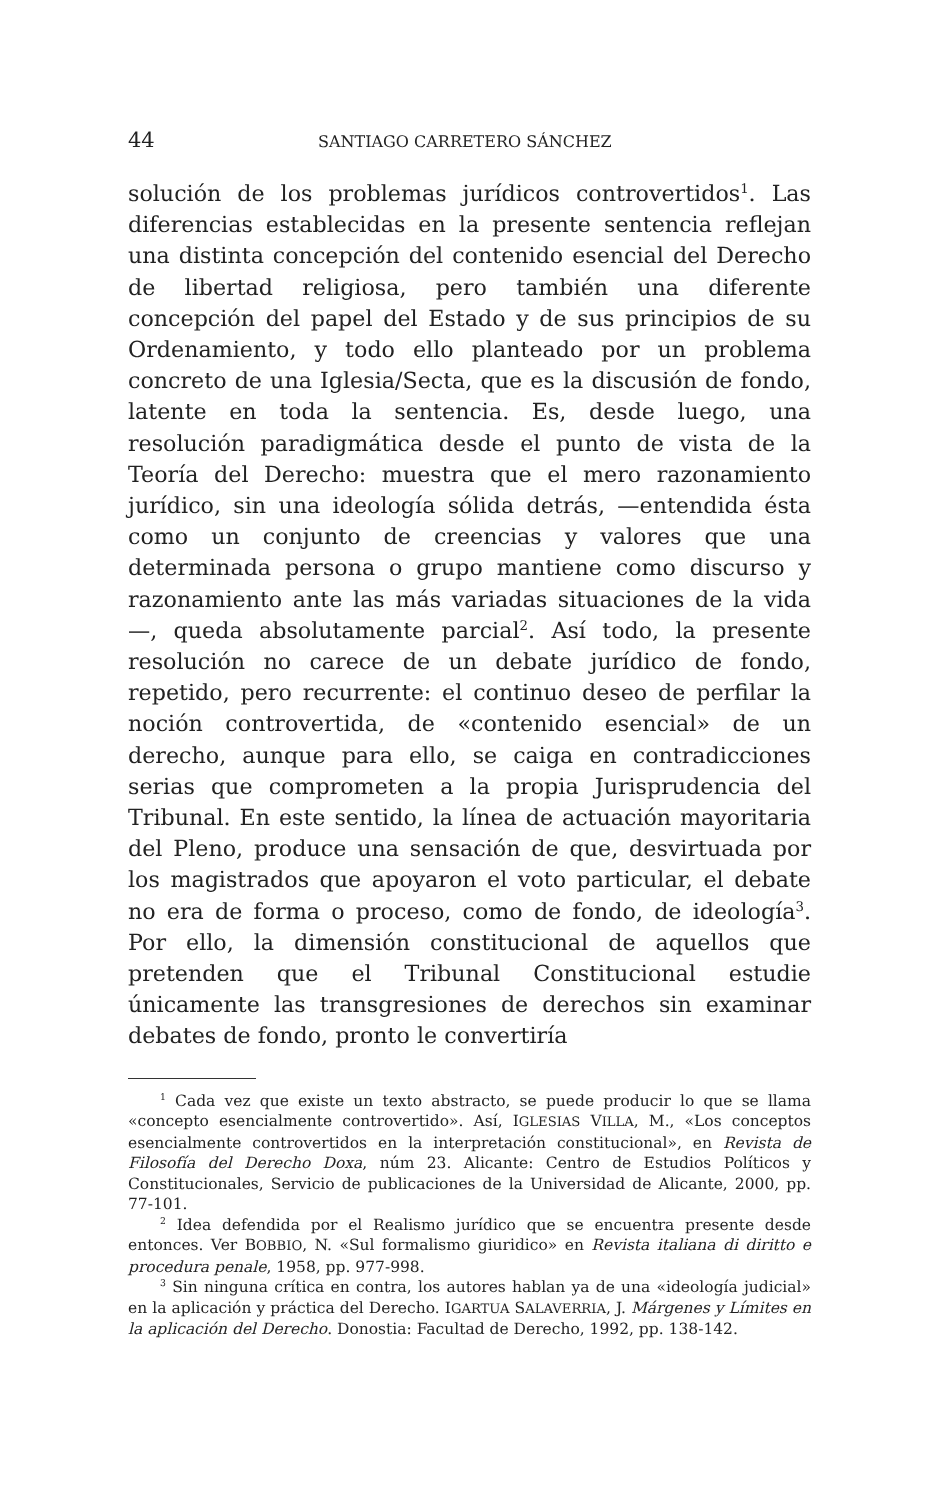44 SANTIAGO CARRETERO SÁNCHEZ
solución de los problemas jurídicos controvertidos<sup>1</sup>. Las diferencias establecidas en la presente sentencia reflejan una distinta concepción del contenido esencial del Derecho de libertad religiosa, pero también una diferente concepción del papel del Estado y de sus principios de su Ordenamiento, y todo ello planteado por un problema concreto de una Iglesia/Secta, que es la discusión de fondo, latente en toda la sentencia. Es, desde luego, una resolución paradigmática desde el punto de vista de la Teoría del Derecho: muestra que el mero razonamiento jurídico, sin una ideología sólida detrás, —entendida ésta como un conjunto de creencias y valores que una determinada persona o grupo mantiene como discurso y razonamiento ante las más variadas situaciones de la vida—, queda absolutamente parcial<sup>2</sup>. Así todo, la presente resolución no carece de un debate jurídico de fondo, repetido, pero recurrente: el continuo deseo de perfilar la noción controvertida, de «contenido esencial» de un derecho, aunque para ello, se caiga en contradicciones serias que comprometen a la propia Jurisprudencia del Tribunal. En este sentido, la línea de actuación mayoritaria del Pleno, produce una sensación de que, desvirtuada por los magistrados que apoyaron el voto particular, el debate no era de forma o proceso, como de fondo, de ideología<sup>3</sup>. Por ello, la dimensión constitucional de aquellos que pretenden que el Tribunal Constitucional estudie únicamente las transgresiones de derechos sin examinar debates de fondo, pronto le convertiría
<sup>1</sup> Cada vez que existe un texto abstracto, se puede producir lo que se llama «concepto esencialmente controvertido». Así, IGLESIAS VILLA, M., «Los conceptos esencialmente controvertidos en la interpretación constitucional», en Revista de Filosofía del Derecho Doxa, núm 23. Alicante: Centro de Estudios Políticos y Constitucionales, Servicio de publicaciones de la Universidad de Alicante, 2000, pp. 77-101.
<sup>2</sup> Idea defendida por el Realismo jurídico que se encuentra presente desde entonces. Ver BOBBIO, N. «Sul formalismo giuridico» en Revista italiana di diritto e procedura penale, 1958, pp. 977-998.
<sup>3</sup> Sin ninguna crítica en contra, los autores hablan ya de una «ideología judicial» en la aplicación y práctica del Derecho. IGARTUA SALAVERRIA, J. Márgenes y Límites en la aplicación del Derecho. Donostia: Facultad de Derecho, 1992, pp. 138-142.